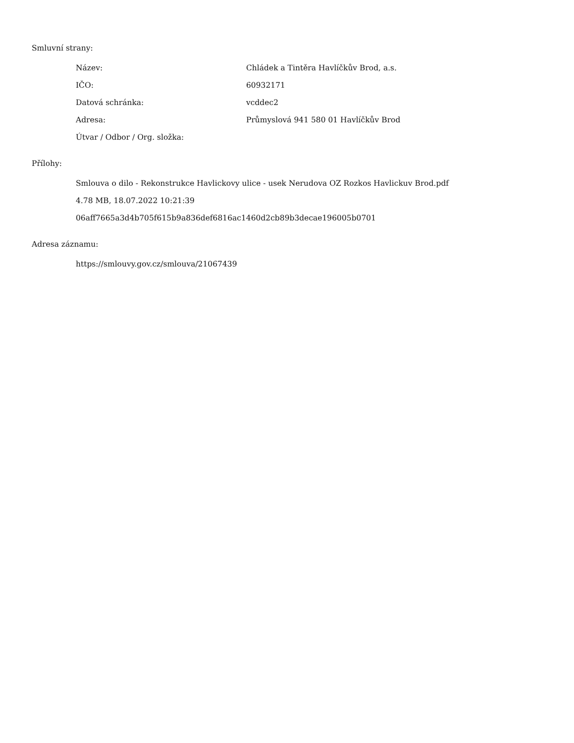Smluvní strany:
| Název: | Chládek a Tintěra Havlíčkův Brod, a.s. |
| IČO: | 60932171 |
| Datová schránka: | vcddec2 |
| Adresa: | Průmyslová 941 580 01 Havlíčkův Brod |
| Útvar / Odbor / Org. složka: | |
Přílohy:
Smlouva o dilo - Rekonstrukce Havlickovy ulice - usek Nerudova OZ Rozkos Havlickuv Brod.pdf
4.78 MB, 18.07.2022 10:21:39
06aff7665a3d4b705f615b9a836def6816ac1460d2cb89b3decae196005b0701
Adresa záznamu:
https://smlouvy.gov.cz/smlouva/21067439